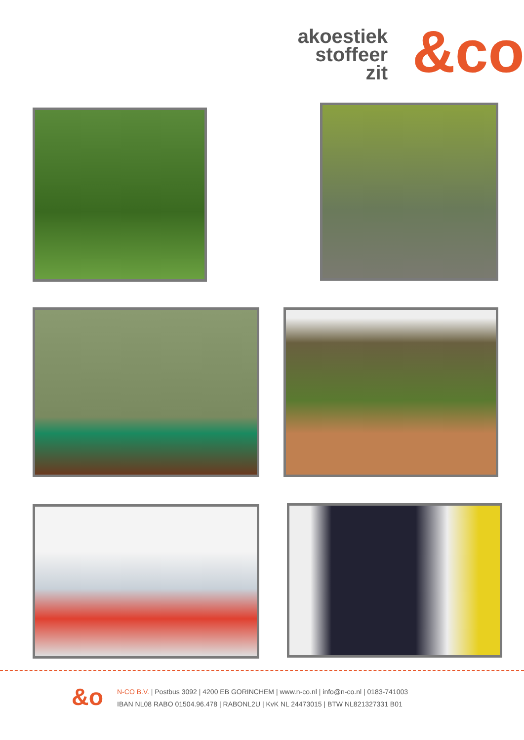akoestiek
stoffeer
zit
&co
&o
N-CO B.V. | Postbus 3092 | 4200 EB GORINCHEM | www.n-co.nl | info@n-co.nl | 0183-741003
IBAN NL08 RABO 01504.96.478 | RABONL2U | KvK NL 24473015 | BTW NL821327331 B01